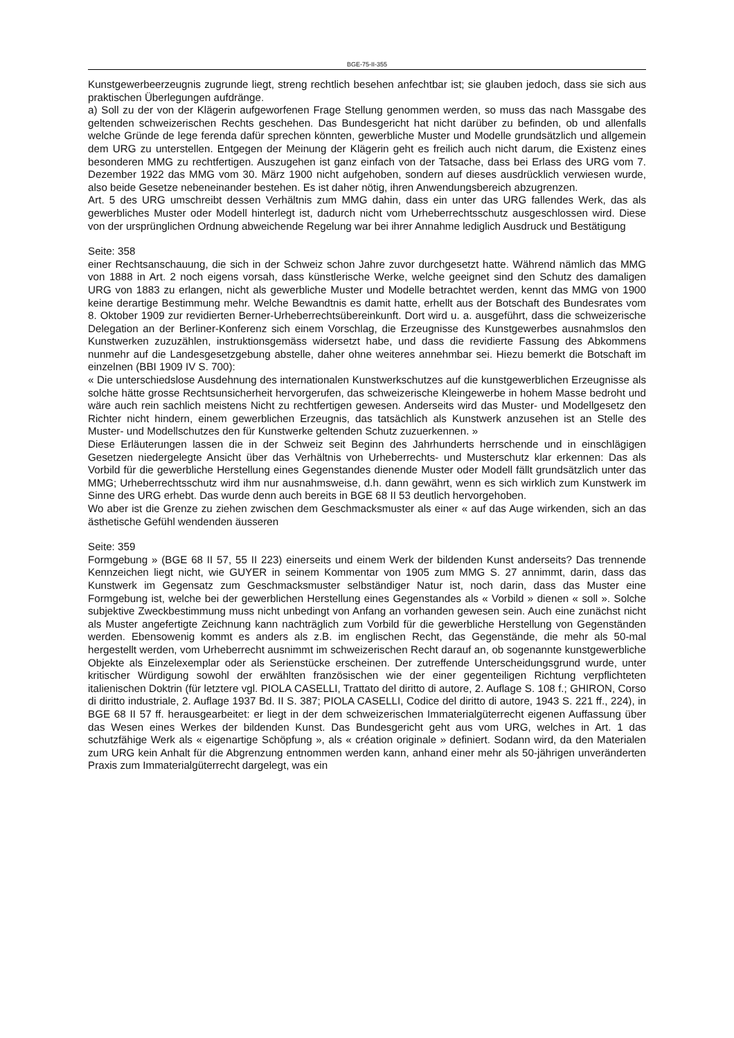BGE-75-II-355
Kunstgewerbeerzeugnis zugrunde liegt, streng rechtlich besehen anfechtbar ist; sie glauben jedoch, dass sie sich aus praktischen Überlegungen aufdränge.
a) Soll zu der von der Klägerin aufgeworfenen Frage Stellung genommen werden, so muss das nach Massgabe des geltenden schweizerischen Rechts geschehen. Das Bundesgericht hat nicht darüber zu befinden, ob und allenfalls welche Gründe de lege ferenda dafür sprechen könnten, gewerbliche Muster und Modelle grundsätzlich und allgemein dem URG zu unterstellen. Entgegen der Meinung der Klägerin geht es freilich auch nicht darum, die Existenz eines besonderen MMG zu rechtfertigen. Auszugehen ist ganz einfach von der Tatsache, dass bei Erlass des URG vom 7. Dezember 1922 das MMG vom 30. März 1900 nicht aufgehoben, sondern auf dieses ausdrücklich verwiesen wurde, also beide Gesetze nebeneinander bestehen. Es ist daher nötig, ihren Anwendungsbereich abzugrenzen.
Art. 5 des URG umschreibt dessen Verhältnis zum MMG dahin, dass ein unter das URG fallendes Werk, das als gewerbliches Muster oder Modell hinterlegt ist, dadurch nicht vom Urheberrechtsschutz ausgeschlossen wird. Diese von der ursprünglichen Ordnung abweichende Regelung war bei ihrer Annahme lediglich Ausdruck und Bestätigung
Seite: 358
einer Rechtsanschauung, die sich in der Schweiz schon Jahre zuvor durchgesetzt hatte. Während nämlich das MMG von 1888 in Art. 2 noch eigens vorsah, dass künstlerische Werke, welche geeignet sind den Schutz des damaligen URG von 1883 zu erlangen, nicht als gewerbliche Muster und Modelle betrachtet werden, kennt das MMG von 1900 keine derartige Bestimmung mehr. Welche Bewandtnis es damit hatte, erhellt aus der Botschaft des Bundesrates vom 8. Oktober 1909 zur revidierten Berner-Urheberrechtsübereinkunft. Dort wird u. a. ausgeführt, dass die schweizerische Delegation an der Berliner-Konferenz sich einem Vorschlag, die Erzeugnisse des Kunstgewerbes ausnahmslos den Kunstwerken zuzuzählen, instruktionsgemäss widersetzt habe, und dass die revidierte Fassung des Abkommens nunmehr auf die Landesgesetzgebung abstelle, daher ohne weiteres annehmbar sei. Hiezu bemerkt die Botschaft im einzelnen (BBI 1909 IV S. 700):
« Die unterschiedslose Ausdehnung des internationalen Kunstwerkschutzes auf die kunstgewerblichen Erzeugnisse als solche hätte grosse Rechtsunsicherheit hervorgerufen, das schweizerische Kleingewerbe in hohem Masse bedroht und wäre auch rein sachlich meistens Nicht zu rechtfertigen gewesen. Anderseits wird das Muster- und Modellgesetz den Richter nicht hindern, einem gewerblichen Erzeugnis, das tatsächlich als Kunstwerk anzusehen ist an Stelle des Muster- und Modellschutzes den für Kunstwerke geltenden Schutz zuzuerkennen. »
Diese Erläuterungen lassen die in der Schweiz seit Beginn des Jahrhunderts herrschende und in einschlägigen Gesetzen niedergelegte Ansicht über das Verhältnis von Urheberrechts- und Musterschutz klar erkennen: Das als Vorbild für die gewerbliche Herstellung eines Gegenstandes dienende Muster oder Modell fällt grundsätzlich unter das MMG; Urheberrechtsschutz wird ihm nur ausnahmsweise, d.h. dann gewährt, wenn es sich wirklich zum Kunstwerk im Sinne des URG erhebt. Das wurde denn auch bereits in BGE 68 II 53 deutlich hervorgehoben.
Wo aber ist die Grenze zu ziehen zwischen dem Geschmacksmuster als einer « auf das Auge wirkenden, sich an das ästhetische Gefühl wendenden äusseren
Seite: 359
Formgebung » (BGE 68 II 57, 55 II 223) einerseits und einem Werk der bildenden Kunst anderseits? Das trennende Kennzeichen liegt nicht, wie GUYER in seinem Kommentar von 1905 zum MMG S. 27 annimmt, darin, dass das Kunstwerk im Gegensatz zum Geschmacksmuster selbständiger Natur ist, noch darin, dass das Muster eine Formgebung ist, welche bei der gewerblichen Herstellung eines Gegenstandes als « Vorbild » dienen « soll ». Solche subjektive Zweckbestimmung muss nicht unbedingt von Anfang an vorhanden gewesen sein. Auch eine zunächst nicht als Muster angefertigte Zeichnung kann nachträglich zum Vorbild für die gewerbliche Herstellung von Gegenständen werden. Ebensowenig kommt es anders als z.B. im englischen Recht, das Gegenstände, die mehr als 50-mal hergestellt werden, vom Urheberrecht ausnimmt im schweizerischen Recht darauf an, ob sogenannte kunstgewerbliche Objekte als Einzelexemplar oder als Serienstücke erscheinen. Der zutreffende Unterscheidungsgrund wurde, unter kritischer Würdigung sowohl der erwählten französischen wie der einer gegenteiligen Richtung verpflichteten italienischen Doktrin (für letztere vgl. PIOLA CASELLI, Trattato del diritto di autore, 2. Auflage S. 108 f.; GHIRON, Corso di diritto industriale, 2. Auflage 1937 Bd. II S. 387; PIOLA CASELLI, Codice del diritto di autore, 1943 S. 221 ff., 224), in BGE 68 II 57 ff. herausgearbeitet: er liegt in der dem schweizerischen Immaterialgüterrecht eigenen Auffassung über das Wesen eines Werkes der bildenden Kunst. Das Bundesgericht geht aus vom URG, welches in Art. 1 das schutzfähige Werk als « eigenartige Schöpfung », als « création originale » definiert. Sodann wird, da den Materialen zum URG kein Anhalt für die Abgrenzung entnommen werden kann, anhand einer mehr als 50-jährigen unveränderten Praxis zum Immaterialgüterrecht dargelegt, was ein